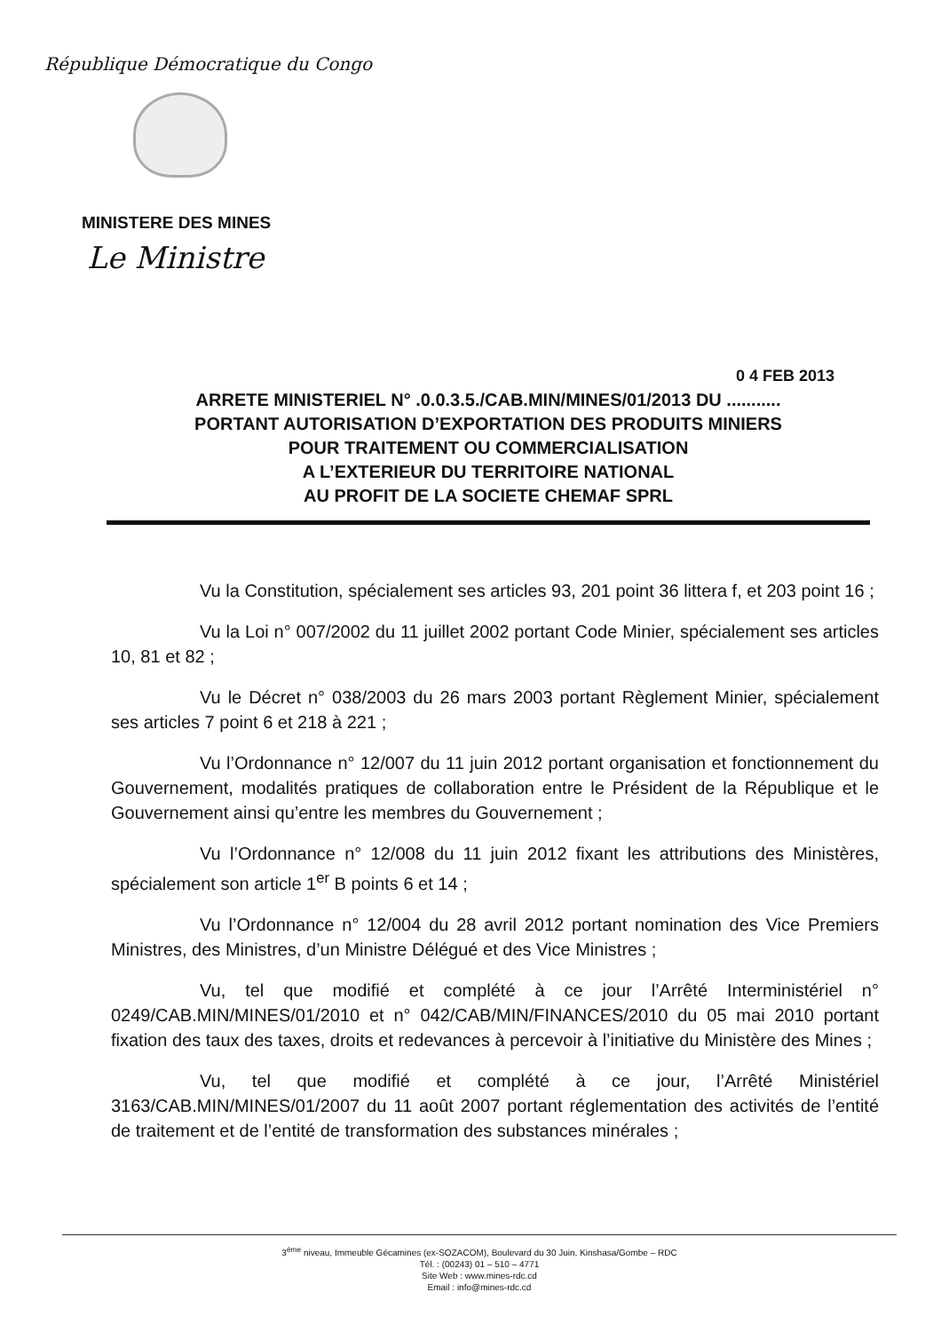République Démocratique du Congo
MINISTERE DES MINES
Le Ministre
0 4 FEB 2013
ARRETE MINISTERIEL N° .0.0.3.5./CAB.MIN/MINES/01/2013 DU ...........
PORTANT AUTORISATION D’EXPORTATION DES PRODUITS MINIERS
POUR TRAITEMENT OU COMMERCIALISATION
A L’EXTERIEUR DU TERRITOIRE NATIONAL
AU PROFIT DE LA SOCIETE CHEMAF SPRL
Vu la Constitution, spécialement ses articles 93, 201 point 36 littera f, et 203 point 16 ;
Vu la Loi n° 007/2002 du 11 juillet 2002 portant Code Minier, spécialement ses articles 10, 81 et 82 ;
Vu le Décret n° 038/2003 du 26 mars 2003 portant Règlement Minier, spécialement ses articles 7 point 6 et 218 à 221 ;
Vu l’Ordonnance n° 12/007 du 11 juin 2012 portant organisation et fonctionnement du Gouvernement, modalités pratiques de collaboration entre le Président de la République et le Gouvernement ainsi qu’entre les membres du Gouvernement ;
Vu l’Ordonnance n° 12/008 du 11 juin 2012 fixant les attributions des Ministères, spécialement son article 1<sup>er</sup> B points 6 et 14 ;
Vu l’Ordonnance n° 12/004 du 28 avril 2012 portant nomination des Vice Premiers Ministres, des Ministres, d’un Ministre Délégué et des Vice Ministres ;
Vu, tel que modifié et complété à ce jour l’Arrêté Interministériel n° 0249/CAB.MIN/MINES/01/2010 et n° 042/CAB/MIN/FINANCES/2010 du 05 mai 2010 portant fixation des taux des taxes, droits et redevances à percevoir à l’initiative du Ministère des Mines ;
Vu, tel que modifié et complété à ce jour, l’Arrêté Ministériel 3163/CAB.MIN/MINES/01/2007 du 11 août 2007 portant réglementation des activités de l’entité de traitement et de l’entité de transformation des substances minérales ;
3<sup>ème</sup> niveau, Immeuble Gécamines (ex-SOZACOM), Boulevard du 30 Juin, Kinshasa/Gombe – RDC
Tél. : (00243) 01 – 510 – 4771
Site Web : www.mines-rdc.cd
Email : info@mines-rdc.cd